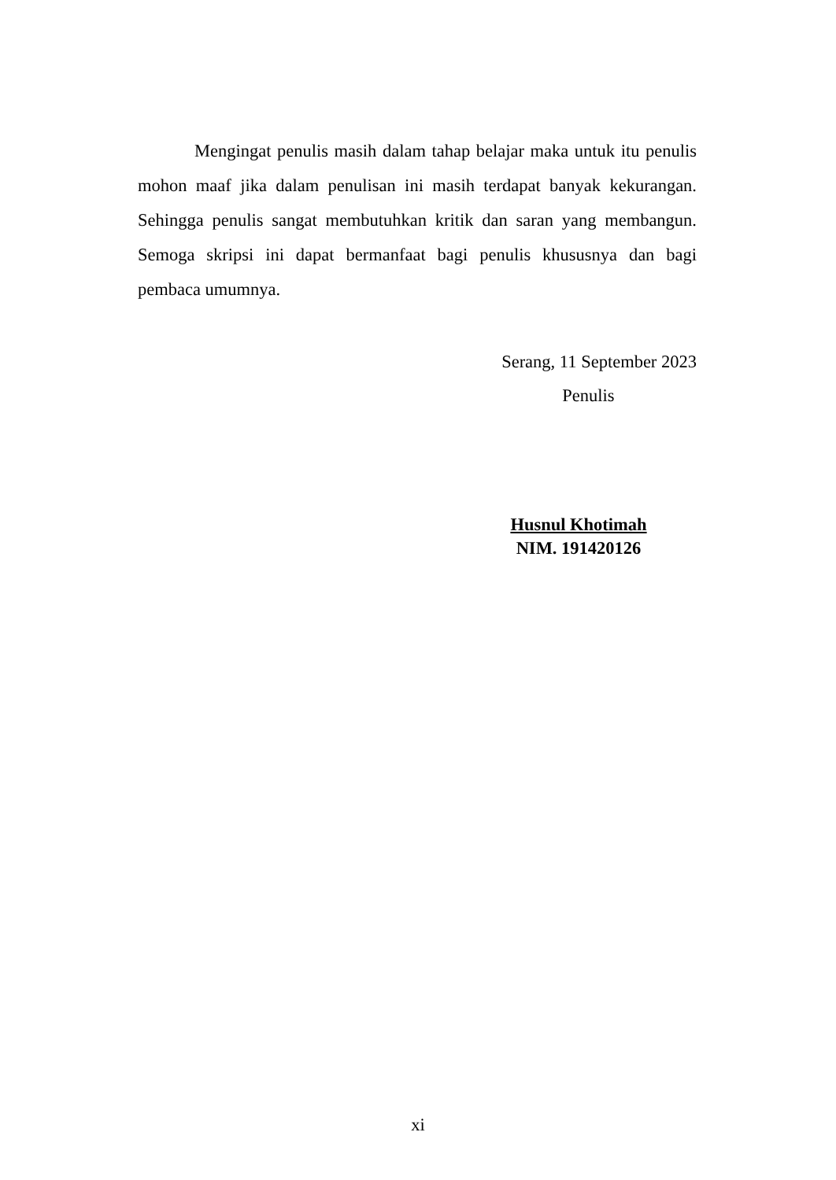Mengingat penulis masih dalam tahap belajar maka untuk itu penulis mohon maaf jika dalam penulisan ini masih terdapat banyak kekurangan. Sehingga penulis sangat membutuhkan kritik dan saran yang membangun. Semoga skripsi ini dapat bermanfaat bagi penulis khususnya dan bagi pembaca umumnya.
Serang, 11 September 2023
Penulis
Husnul Khotimah
NIM. 191420126
xi